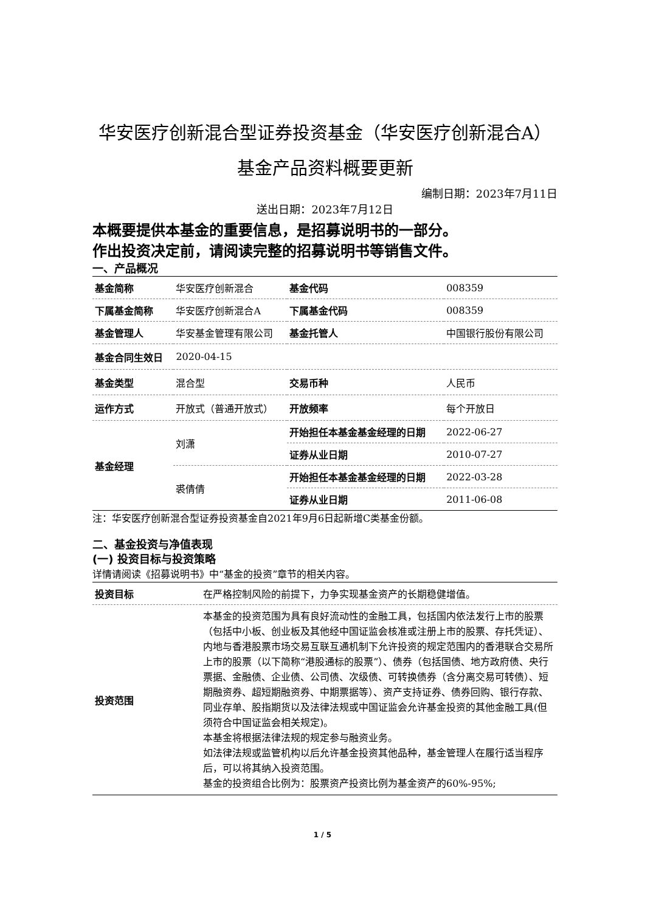华安医疗创新混合型证券投资基金（华安医疗创新混合A）基金产品资料概要更新
编制日期：2023年7月11日
送出日期：2023年7月12日
本概要提供本基金的重要信息，是招募说明书的一部分。
作出投资决定前，请阅读完整的招募说明书等销售文件。
一、产品概况
| 基金简称 | 华安医疗创新混合 | 基金代码 | 008359 |
| 下属基金简称 | 华安医疗创新混合A | 下属基金代码 | 008359 |
| 基金管理人 | 华安基金管理有限公司 | 基金托管人 | 中国银行股份有限公司 |
| 基金合同生效日 | 2020-04-15 | | |
| 基金类型 | 混合型 | 交易币种 | 人民币 |
| 运作方式 | 开放式（普通开放式） | 开放频率 | 每个开放日 |
| 基金经理 | 刘潇 | 开始担任本基金基金经理的日期 | 2022-06-27 |
| | | 证券从业日期 | 2010-07-27 |
| | 裘倩倩 | 开始担任本基金基金经理的日期 | 2022-03-28 |
| | | 证券从业日期 | 2011-06-08 |
注：华安医疗创新混合型证券投资基金自2021年9月6日起新增C类基金份额。
二、基金投资与净值表现
(一) 投资目标与投资策略
详情请阅读《招募说明书》中“基金的投资”章节的相关内容。
| 投资目标 | 在严格控制风险的前提下，力争实现基金资产的长期稳健增值。 |
| 投资范围 | 本基金的投资范围为具有良好流动性的金融工具，包括国内依法发行上市的股票（包括中小板、创业板及其他经中国证监会核准或注册上市的股票、存托凭证）、内地与香港股票市场交易互联互通机制下允许投资的规定范围内的香港联合交易所上市的股票（以下简称“港股通标的股票”）、债券（包括国债、地方政府债、央行票据、金融债、企业债、公司债、次级债、可转换债券（含分离交易可转债）、短期融资券、超短期融资券、中期票据等）、资产支持证券、债券回购、银行存款、同业存单、股指期货以及法律法规或中国证监会允许基金投资的其他金融工具(但须符合中国证监会相关规定)。 本基金将根据法律法规的规定参与融资业务。 如法律法规或监管机构以后允许基金投资其他品种，基金管理人在履行适当程序后，可以将其纳入投资范围。 基金的投资组合比例为：股票资产投资比例为基金资产的60%-95%; |
1 / 5